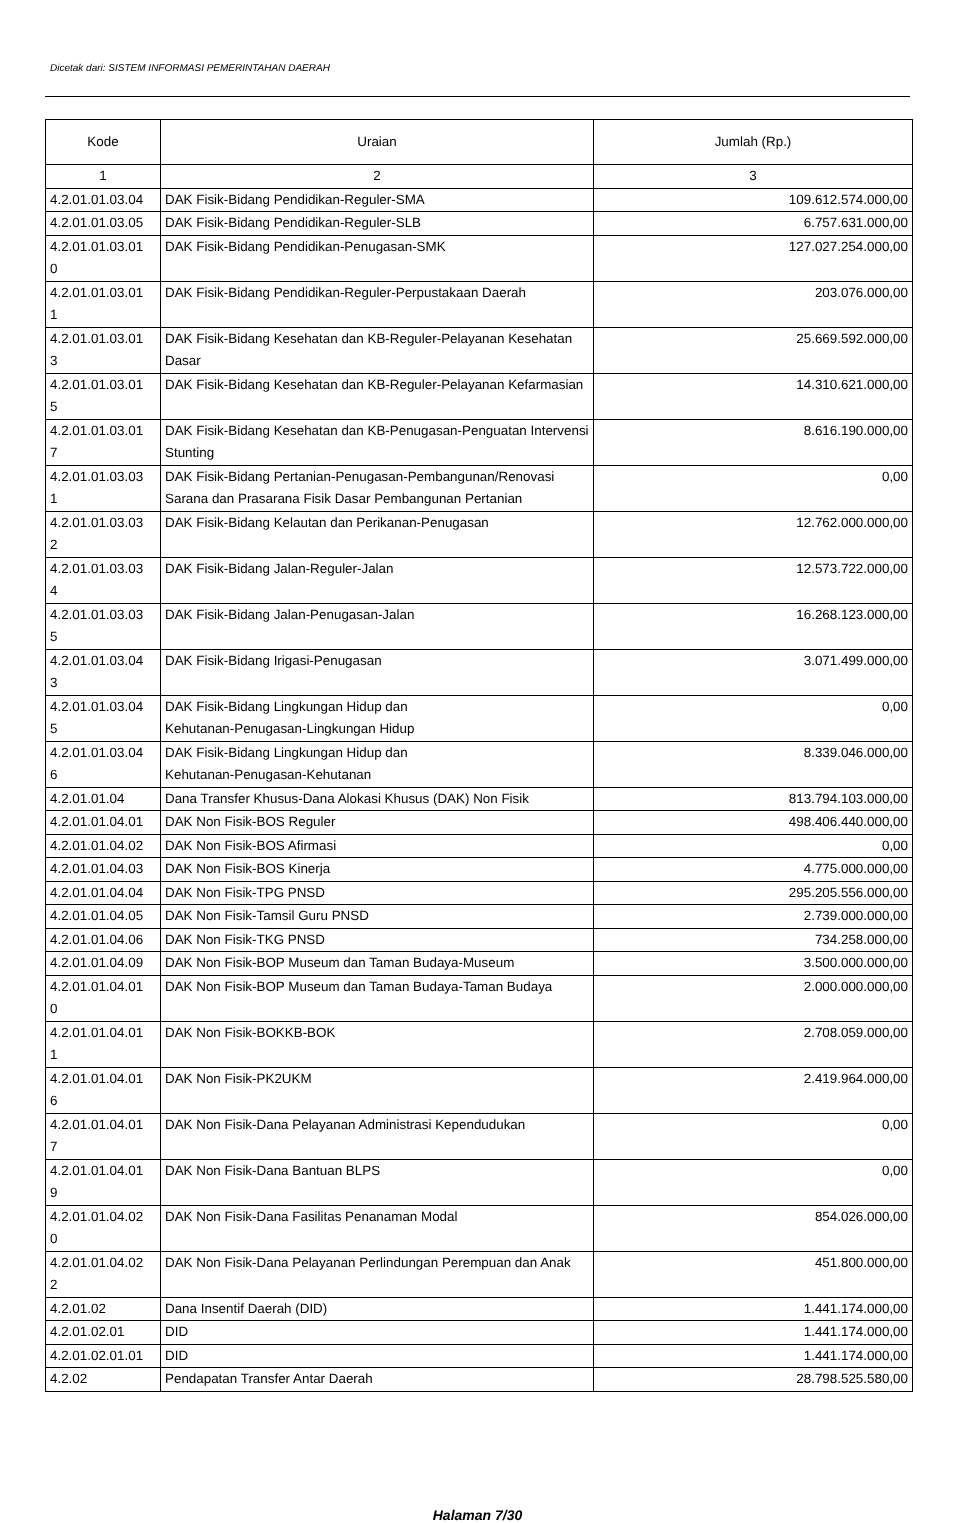Dicetak dari: SISTEM INFORMASI PEMERINTAHAN DAERAH
| Kode | Uraian | Jumlah (Rp.) |
| --- | --- | --- |
| 1 | 2 | 3 |
| 4.2.01.01.03.04 | DAK Fisik-Bidang Pendidikan-Reguler-SMA | 109.612.574.000,00 |
| 4.2.01.01.03.05 | DAK Fisik-Bidang Pendidikan-Reguler-SLB | 6.757.631.000,00 |
| 4.2.01.01.03.01 0 | DAK Fisik-Bidang Pendidikan-Penugasan-SMK | 127.027.254.000,00 |
| 4.2.01.01.03.01 1 | DAK Fisik-Bidang Pendidikan-Reguler-Perpustakaan Daerah | 203.076.000,00 |
| 4.2.01.01.03.01 3 | DAK Fisik-Bidang Kesehatan dan KB-Reguler-Pelayanan Kesehatan Dasar | 25.669.592.000,00 |
| 4.2.01.01.03.01 5 | DAK Fisik-Bidang Kesehatan dan KB-Reguler-Pelayanan Kefarmasian | 14.310.621.000,00 |
| 4.2.01.01.03.01 7 | DAK Fisik-Bidang Kesehatan dan KB-Penugasan-Penguatan Intervensi Stunting | 8.616.190.000,00 |
| 4.2.01.01.03.03 1 | DAK Fisik-Bidang Pertanian-Penugasan-Pembangunan/Renovasi Sarana dan Prasarana Fisik Dasar Pembangunan Pertanian | 0,00 |
| 4.2.01.01.03.03 2 | DAK Fisik-Bidang Kelautan dan Perikanan-Penugasan | 12.762.000.000,00 |
| 4.2.01.01.03.03 4 | DAK Fisik-Bidang Jalan-Reguler-Jalan | 12.573.722.000,00 |
| 4.2.01.01.03.03 5 | DAK Fisik-Bidang Jalan-Penugasan-Jalan | 16.268.123.000,00 |
| 4.2.01.01.03.04 3 | DAK Fisik-Bidang Irigasi-Penugasan | 3.071.499.000,00 |
| 4.2.01.01.03.04 5 | DAK Fisik-Bidang Lingkungan Hidup dan Kehutanan-Penugasan-Lingkungan Hidup | 0,00 |
| 4.2.01.01.03.04 6 | DAK Fisik-Bidang Lingkungan Hidup dan Kehutanan-Penugasan-Kehutanan | 8.339.046.000,00 |
| 4.2.01.01.04 | Dana Transfer Khusus-Dana Alokasi Khusus (DAK) Non Fisik | 813.794.103.000,00 |
| 4.2.01.01.04.01 | DAK Non Fisik-BOS Reguler | 498.406.440.000,00 |
| 4.2.01.01.04.02 | DAK Non Fisik-BOS Afirmasi | 0,00 |
| 4.2.01.01.04.03 | DAK Non Fisik-BOS Kinerja | 4.775.000.000,00 |
| 4.2.01.01.04.04 | DAK Non Fisik-TPG PNSD | 295.205.556.000,00 |
| 4.2.01.01.04.05 | DAK Non Fisik-Tamsil Guru PNSD | 2.739.000.000,00 |
| 4.2.01.01.04.06 | DAK Non Fisik-TKG PNSD | 734.258.000,00 |
| 4.2.01.01.04.09 | DAK Non Fisik-BOP Museum dan Taman Budaya-Museum | 3.500.000.000,00 |
| 4.2.01.01.04.01 0 | DAK Non Fisik-BOP Museum dan Taman Budaya-Taman Budaya | 2.000.000.000,00 |
| 4.2.01.01.04.01 1 | DAK Non Fisik-BOKKB-BOK | 2.708.059.000,00 |
| 4.2.01.01.04.01 6 | DAK Non Fisik-PK2UKM | 2.419.964.000,00 |
| 4.2.01.01.04.01 7 | DAK Non Fisik-Dana Pelayanan Administrasi Kependudukan | 0,00 |
| 4.2.01.01.04.01 9 | DAK Non Fisik-Dana Bantuan BLPS | 0,00 |
| 4.2.01.01.04.02 0 | DAK Non Fisik-Dana Fasilitas Penanaman Modal | 854.026.000,00 |
| 4.2.01.01.04.02 2 | DAK Non Fisik-Dana Pelayanan Perlindungan Perempuan dan Anak | 451.800.000,00 |
| 4.2.01.02 | Dana Insentif Daerah (DID) | 1.441.174.000,00 |
| 4.2.01.02.01 | DID | 1.441.174.000,00 |
| 4.2.01.02.01.01 | DID | 1.441.174.000,00 |
| 4.2.02 | Pendapatan Transfer Antar Daerah | 28.798.525.580,00 |
Halaman 7/30